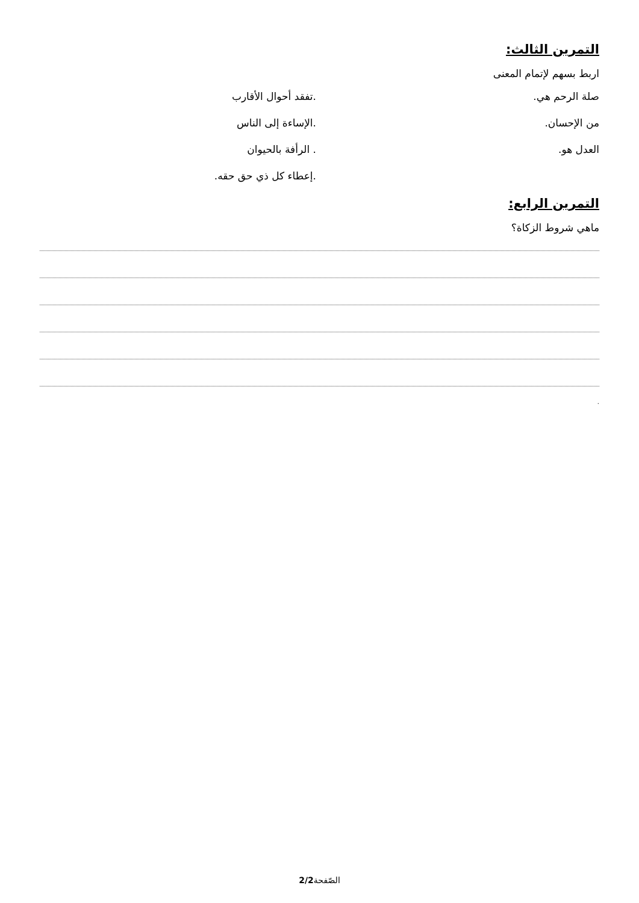التمرين الثالث:
اربط بسهم لإتمام المعنى
صلة الرحم هي. .تفقد أحوال الأقارب
من الإحسان. .الإساءة إلى الناس
العدل هو. . الرأفة بالحيوان
.إعطاء كل ذي حق حقه.
التمرين الرابع:
ماهي شروط الزكاة؟
.
الصّفحة2/2